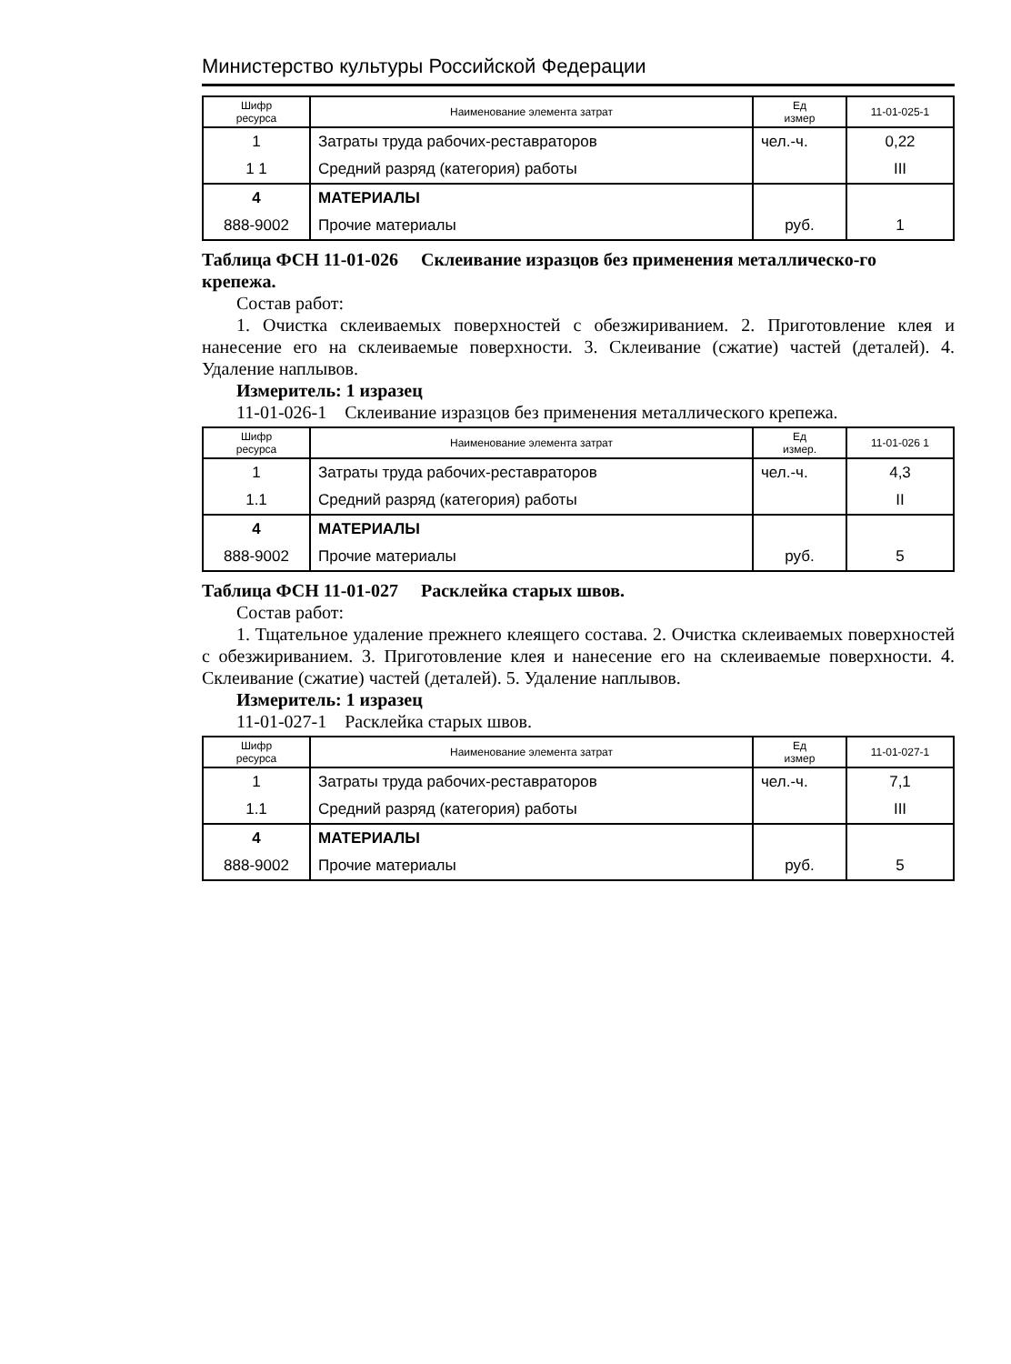Министерство культуры Российской Федерации
| Шифр ресурса | Наименование элемента затрат | Ед измер | 11-01-025-1 |
| --- | --- | --- | --- |
| 1 | Затраты труда рабочих-реставраторов | чел.-ч. | 0,22 |
| 1 1 | Средний разряд (категория) работы | | III |
| 4 | МАТЕРИАЛЫ | | |
| 888-9002 | Прочие материалы | руб. | 1 |
Таблица ФСН 11-01-026 Склеивание изразцов без применения металлическо-го крепежа.
Состав работ:
1. Очистка склеиваемых поверхностей с обезжириванием. 2. Приготовление клея и нанесение его на склеиваемые поверхности. 3. Склеивание (сжатие) частей (деталей). 4. Удаление наплывов.
Измеритель: 1 изразец
11-01-026-1 Склеивание изразцов без применения металлического крепежа.
| Шифр ресурса | Наименование элемента затрат | Ед измер. | 11-01-026 1 |
| --- | --- | --- | --- |
| 1 | Затраты труда рабочих-реставраторов | чел.-ч. | 4,3 |
| 1.1 | Средний разряд (категория) работы | | II |
| 4 | МАТЕРИАЛЫ | | |
| 888-9002 | Прочие материалы | руб. | 5 |
Таблица ФСН 11-01-027 Расклейка старых швов.
Состав работ:
1. Тщательное удаление прежнего клеящего состава. 2. Очистка склеиваемых поверхностей с обезжириванием. 3. Приготовление клея и нанесение его на склеиваемые поверхности. 4. Склеивание (сжатие) частей (деталей). 5. Удаление наплывов.
Измеритель: 1 изразец
11-01-027-1 Расклейка старых швов.
| Шифр ресурса | Наименование элемента затрат | Ед измер | 11-01-027-1 |
| --- | --- | --- | --- |
| 1 | Затраты труда рабочих-реставраторов | чел.-ч. | 7,1 |
| 1.1 | Средний разряд (категория) работы | | III |
| 4 | МАТЕРИАЛЫ | | |
| 888-9002 | Прочие материалы | руб. | 5 |